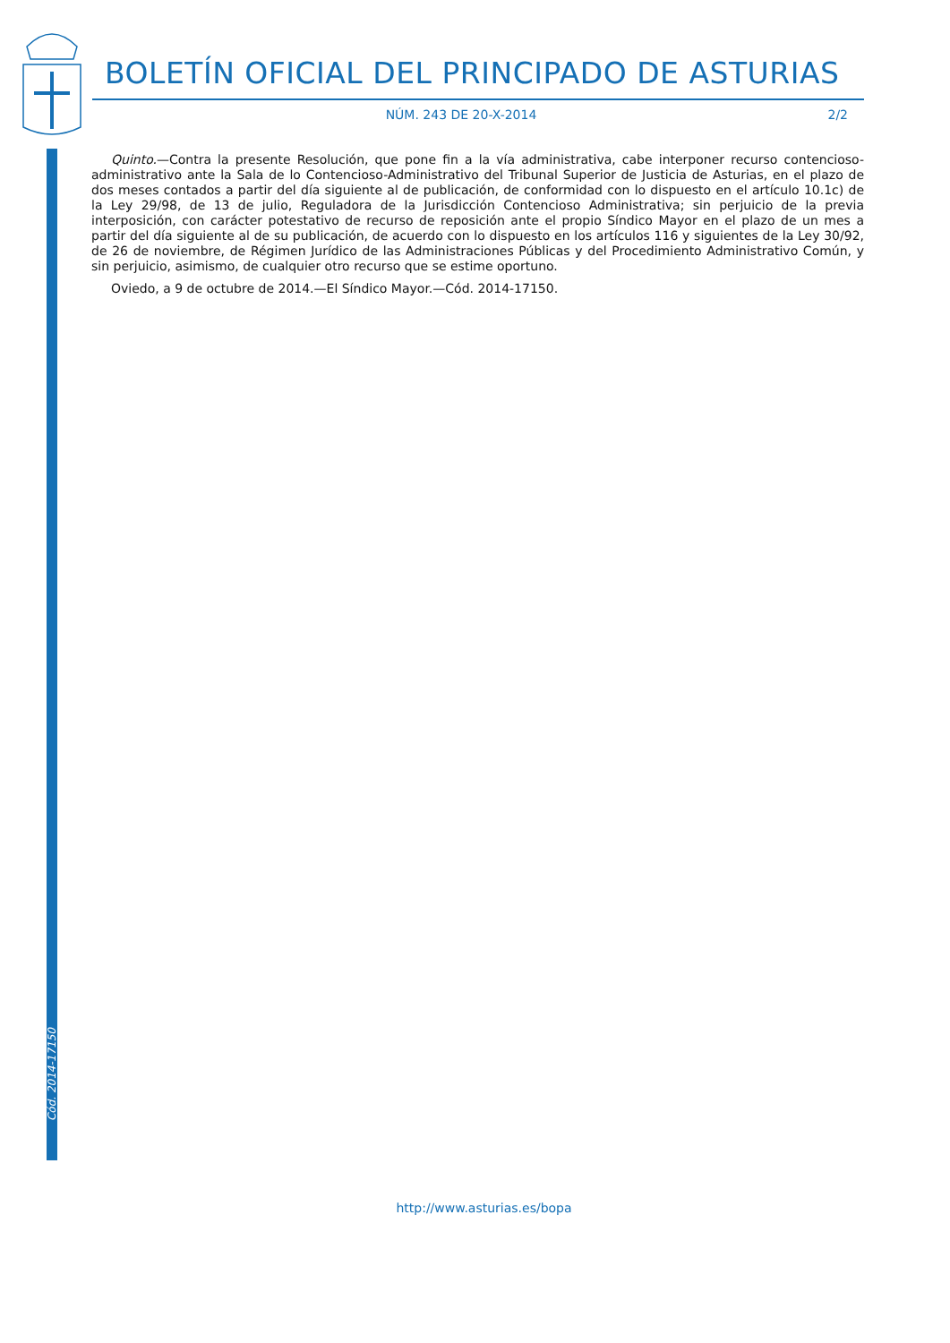BOLETÍN OFICIAL DEL PRINCIPADO DE ASTURIAS
NÚM. 243 DE 20-X-2014 2/2
Quinto.—Contra la presente Resolución, que pone fin a la vía administrativa, cabe interponer recurso contencioso-administrativo ante la Sala de lo Contencioso-Administrativo del Tribunal Superior de Justicia de Asturias, en el plazo de dos meses contados a partir del día siguiente al de publicación, de conformidad con lo dispuesto en el artículo 10.1c) de la Ley 29/98, de 13 de julio, Reguladora de la Jurisdicción Contencioso Administrativa; sin perjuicio de la previa interposición, con carácter potestativo de recurso de reposición ante el propio Síndico Mayor en el plazo de un mes a partir del día siguiente al de su publicación, de acuerdo con lo dispuesto en los artículos 116 y siguientes de la Ley 30/92, de 26 de noviembre, de Régimen Jurídico de las Administraciones Públicas y del Procedimiento Administrativo Común, y sin perjuicio, asimismo, de cualquier otro recurso que se estime oportuno.
Oviedo, a 9 de octubre de 2014.—El Síndico Mayor.—Cód. 2014-17150.
Cód. 2014-17150
http://www.asturias.es/bopa